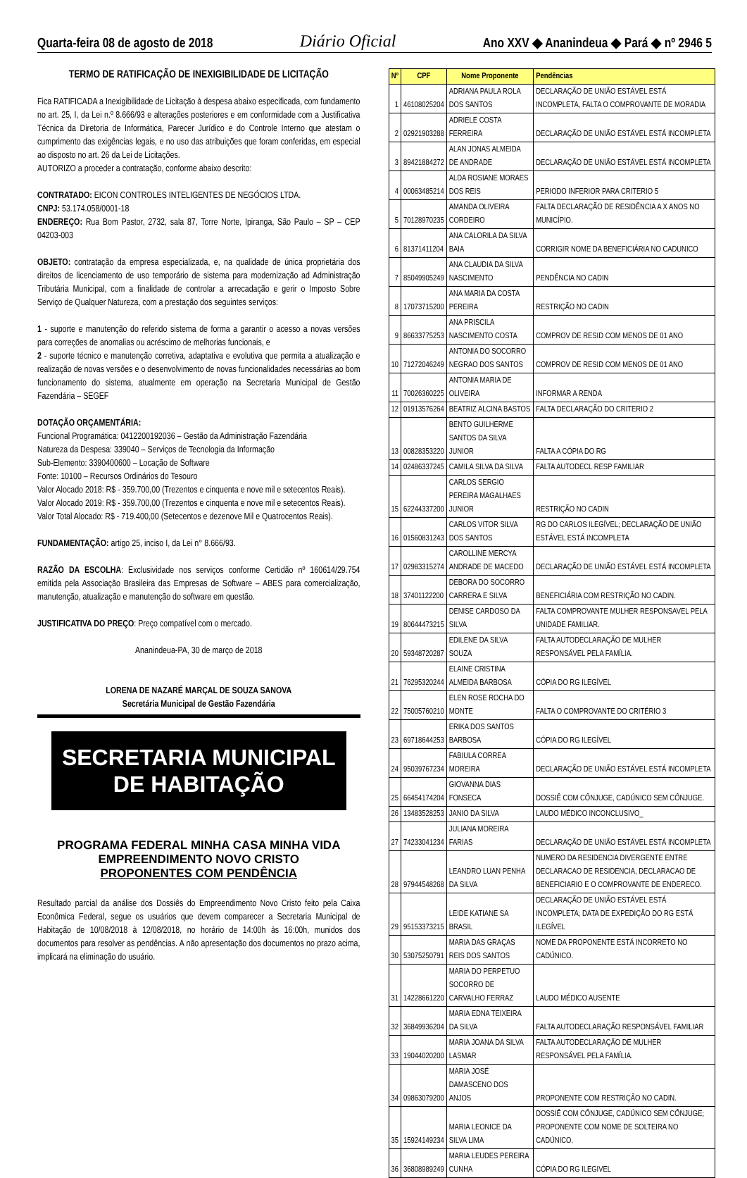Quarta-feira 08 de agosto de 2018 Diário Oficial Ano XXV ◆ Ananindeua ◆ Pará ◆ nº 2946 5
TERMO DE RATIFICAÇÃO DE INEXIGIBILIDADE DE LICITAÇÃO
Fica RATIFICADA a Inexigibilidade de Licitação à despesa abaixo especificada, com fundamento no art. 25, I, da Lei n.º 8.666/93 e alterações posteriores e em conformidade com a Justificativa Técnica da Diretoria de Informática, Parecer Jurídico e do Controle Interno que atestam o cumprimento das exigências legais, e no uso das atribuições que foram conferidas, em especial ao disposto no art. 26 da Lei de Licitações.
AUTORIZO a proceder a contratação, conforme abaixo descrito:
CONTRATADO: EICON CONTROLES INTELIGENTES DE NEGÓCIOS LTDA.
CNPJ: 53.174.058/0001-18
ENDEREÇO: Rua Bom Pastor, 2732, sala 87, Torre Norte, Ipiranga, São Paulo – SP – CEP 04203-003
OBJETO: contratação da empresa especializada, e, na qualidade de única proprietária dos direitos de licenciamento de uso temporário de sistema para modernização ad Administração Tributária Municipal, com a finalidade de controlar a arrecadação e gerir o Imposto Sobre Serviço de Qualquer Natureza, com a prestação dos seguintes serviços:
1 - suporte e manutenção do referido sistema de forma a garantir o acesso a novas versões para correções de anomalias ou acréscimo de melhorias funcionais, e
2 - suporte técnico e manutenção corretiva, adaptativa e evolutiva que permita a atualização e realização de novas versões e o desenvolvimento de novas funcionalidades necessárias ao bom funcionamento do sistema, atualmente em operação na Secretaria Municipal de Gestão Fazendária – SEGEF
DOTAÇÃO ORÇAMENTÁRIA:
Funcional Programática: 0412200192036 – Gestão da Administração Fazendária
Natureza da Despesa: 339040 – Serviços de Tecnologia da Informação
Sub-Elemento: 3390400600 – Locação de Software
Fonte: 10100 – Recursos Ordinários do Tesouro
Valor Alocado 2018: R$ - 359.700,00 (Trezentos e cinquenta e nove mil e setecentos Reais).
Valor Alocado 2019: R$ - 359.700,00 (Trezentos e cinquenta e nove mil e setecentos Reais).
Valor Total Alocado: R$ - 719.400,00 (Setecentos e dezenove Mil e Quatrocentos Reais).
FUNDAMENTAÇÃO: artigo 25, inciso I, da Lei n° 8.666/93.
RAZÃO DA ESCOLHA: Exclusividade nos serviços conforme Certidão nº 160614/29.754 emitida pela Associação Brasileira das Empresas de Software – ABES para comercialização, manutenção, atualização e manutenção do software em questão.
JUSTIFICATIVA DO PREÇO: Preço compatível com o mercado.
Ananindeua-PA, 30 de março de 2018
LORENA DE NAZARÉ MARÇAL DE SOUZA SANOVA
Secretária Municipal de Gestão Fazendária
SECRETARIA MUNICIPAL
DE HABITAÇÃO
PROGRAMA FEDERAL MINHA CASA MINHA VIDA
EMPREENDIMENTO NOVO CRISTO
PROPONENTES COM PENDÊNCIA
Resultado parcial da análise dos Dossiês do Empreendimento Novo Cristo feito pela Caixa Econômica Federal, segue os usuários que devem comparecer a Secretaria Municipal de Habitação de 10/08/2018 à 12/08/2018, no horário de 14:00h às 16:00h, munidos dos documentos para resolver as pendências. A não apresentação dos documentos no prazo acima, implicará na eliminação do usuário.
| Nº | CPF | Nome Proponente | Pendências |
| --- | --- | --- | --- |
| 1 | 46108025204 | ADRIANA PAULA ROLA DOS SANTOS | DECLARAÇÃO DE UNIÃO ESTÁVEL ESTÁ INCOMPLETA, FALTA O COMPROVANTE DE MORADIA |
| 2 | 02921903288 | ADRIELE COSTA FERREIRA | DECLARAÇÃO DE UNIÃO ESTÁVEL ESTÁ INCOMPLETA |
| 3 | 89421884272 | ALAN JONAS ALMEIDA DE ANDRADE | DECLARAÇÃO DE UNIÃO ESTÁVEL ESTÁ INCOMPLETA |
| 4 | 00063485214 | ALDA ROSIANE MORAES DOS REIS | PERIODO INFERIOR PARA CRITERIO 5 |
| 5 | 70128970235 | AMANDA OLIVEIRA CORDEIRO | FALTA DECLARAÇÃO DE RESIDÊNCIA A X ANOS NO MUNICÍPIO. |
| 6 | 81371411204 | ANA CALORILA DA SILVA BAIA | CORRIGIR NOME DA BENEFICIÁRIA NO CADUNICO |
| 7 | 85049905249 | ANA CLAUDIA DA SILVA NASCIMENTO | PENDÊNCIA NO CADIN |
| 8 | 17073715200 | ANA MARIA DA COSTA PEREIRA | RESTRIÇÃO NO CADIN |
| 9 | 86633775253 | ANA PRISCILA NASCIMENTO COSTA | COMPROV DE RESID COM MENOS DE 01 ANO |
| 10 | 71272046249 | ANTONIA DO SOCORRO NEGRAO DOS SANTOS | COMPROV DE RESID COM MENOS DE 01 ANO |
| 11 | 70026360225 | ANTONIA MARIA DE OLIVEIRA | INFORMAR A RENDA |
| 12 | 01913576264 | BEATRIZ ALCINA BASTOS | FALTA DECLARAÇÃO DO CRITERIO 2 |
| 13 | 00828353220 | BENTO GUILHERME SANTOS DA SILVA JUNIOR | FALTA A CÓPIA DO RG |
| 14 | 02486337245 | CAMILA SILVA DA SILVA | FALTA AUTODECL RESP FAMILIAR |
| 15 | 62244337200 | CARLOS SERGIO PEREIRA MAGALHAES JUNIOR | RESTRIÇÃO NO CADIN |
| 16 | 01560831243 | CARLOS VITOR SILVA DOS SANTOS | RG DO CARLOS ILEGÍVEL; DECLARAÇÃO DE UNIÃO ESTÁVEL ESTÁ INCOMPLETA |
| 17 | 02983315274 | CAROLLINE MERCYA ANDRADE DE MACEDO | DECLARAÇÃO DE UNIÃO ESTÁVEL ESTÁ INCOMPLETA |
| 18 | 37401122200 | DEBORA DO SOCORRO CARRERA E SILVA | BENEFICIÁRIA COM RESTRIÇÃO NO CADIN. |
| 19 | 80644473215 | DENISE CARDOSO DA SILVA | FALTA COMPROVANTE MULHER RESPONSAVEL PELA UNIDADE FAMILIAR. |
| 20 | 59348720287 | EDILENE DA SILVA SOUZA | FALTA AUTODECLARAÇÃO DE MULHER RESPONSÁVEL PELA FAMÍLIA. |
| 21 | 76295320244 | ELAINE CRISTINA ALMEIDA BARBOSA | CÓPIA DO RG ILEGÍVEL |
| 22 | 75005760210 | ELEN ROSE ROCHA DO MONTE | FALTA O COMPROVANTE DO CRITÉRIO 3 |
| 23 | 69718644253 | ERIKA DOS SANTOS BARBOSA | CÓPIA DO RG ILEGÍVEL |
| 24 | 95039767234 | FABIULA CORREA MOREIRA | DECLARAÇÃO DE UNIÃO ESTÁVEL ESTÁ INCOMPLETA |
| 25 | 66454174204 | GIOVANNA DIAS FONSECA | DOSSIÊ COM CÔNJUGE, CADÚNICO SEM CÔNJUGE. |
| 26 | 13483528253 | JANIO DA SILVA | LAUDO MÉDICO INCONCLUSIVO_ |
| 27 | 74233041234 | JULIANA MOREIRA FARIAS | DECLARAÇÃO DE UNIÃO ESTÁVEL ESTÁ INCOMPLETA |
| 28 | 97944548268 | LEANDRO LUAN PENHA DA SILVA | NUMERO DA RESIDENCIA DIVERGENTE ENTRE DECLARACAO DE RESIDENCIA, DECLARACAO DE BENEFICIARIO E O COMPROVANTE DE ENDERECO. |
| 29 | 95153373215 | LEIDE KATIANE SA BRASIL | DECLARAÇÃO DE UNIÃO ESTÁVEL ESTÁ INCOMPLETA; DATA DE EXPEDIÇÃO DO RG ESTÁ ILEGÍVEL |
| 30 | 53075250791 | MARIA DAS GRAÇAS REIS DOS SANTOS | NOME DA PROPONENTE ESTÁ INCORRETO NO CADÚNICO. |
| 31 | 14228661220 | MARIA DO PERPETUO SOCORRO DE CARVALHO FERRAZ | LAUDO MÉDICO AUSENTE |
| 32 | 36849936204 | MARIA EDNA TEIXEIRA DA SILVA | FALTA AUTODECLARAÇÃO RESPONSÁVEL FAMILIAR |
| 33 | 19044020200 | MARIA JOANA DA SILVA LASMAR | FALTA AUTODECLARAÇÃO DE MULHER RESPONSÁVEL PELA FAMÍLIA. |
| 34 | 09863079200 | MARIA JOSÉ DAMASCENO DOS ANJOS | PROPONENTE COM RESTRIÇÃO NO CADIN. |
| 35 | 15924149234 | MARIA LEONICE DA SILVA LIMA | DOSSIÊ COM CÔNJUGE, CADÚNICO SEM CÔNJUGE; PROPONENTE COM NOME DE SOLTEIRA NO CADÚNICO. |
| 36 | 36808989249 | MARIA LEUDES PEREIRA CUNHA | CÓPIA DO RG ILEGIVEL |